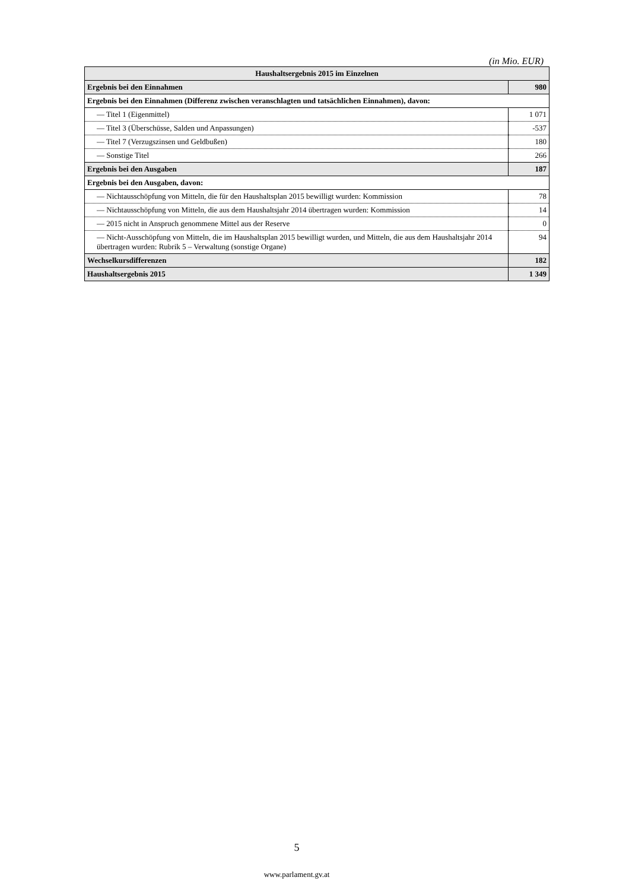(in Mio. EUR)
| Haushaltsergebnis 2015 im Einzelnen | |
| --- | --- |
| Ergebnis bei den Einnahmen | 980 |
| Ergebnis bei den Einnahmen (Differenz zwischen veranschlagten und tatsächlichen Einnahmen), davon: | |
| — Titel 1 (Eigenmittel) | 1 071 |
| — Titel 3 (Überschüsse, Salden und Anpassungen) | -537 |
| — Titel 7 (Verzugszinsen und Geldbußen) | 180 |
| — Sonstige Titel | 266 |
| Ergebnis bei den Ausgaben | 187 |
| Ergebnis bei den Ausgaben, davon: | |
| — Nichtausschöpfung von Mitteln, die für den Haushaltsplan 2015 bewilligt wurden: Kommission | 78 |
| — Nichtausschöpfung von Mitteln, die aus dem Haushaltsjahr 2014 übertragen wurden: Kommission | 14 |
| — 2015 nicht in Anspruch genommene Mittel aus der Reserve | 0 |
| — Nicht-Ausschöpfung von Mitteln, die im Haushaltsplan 2015 bewilligt wurden, und Mitteln, die aus dem Haushaltsjahr 2014 übertragen wurden: Rubrik 5 – Verwaltung (sonstige Organe) | 94 |
| Wechselkursdifferenzen | 182 |
| Haushaltsergebnis 2015 | 1 349 |
5
www.parlament.gv.at